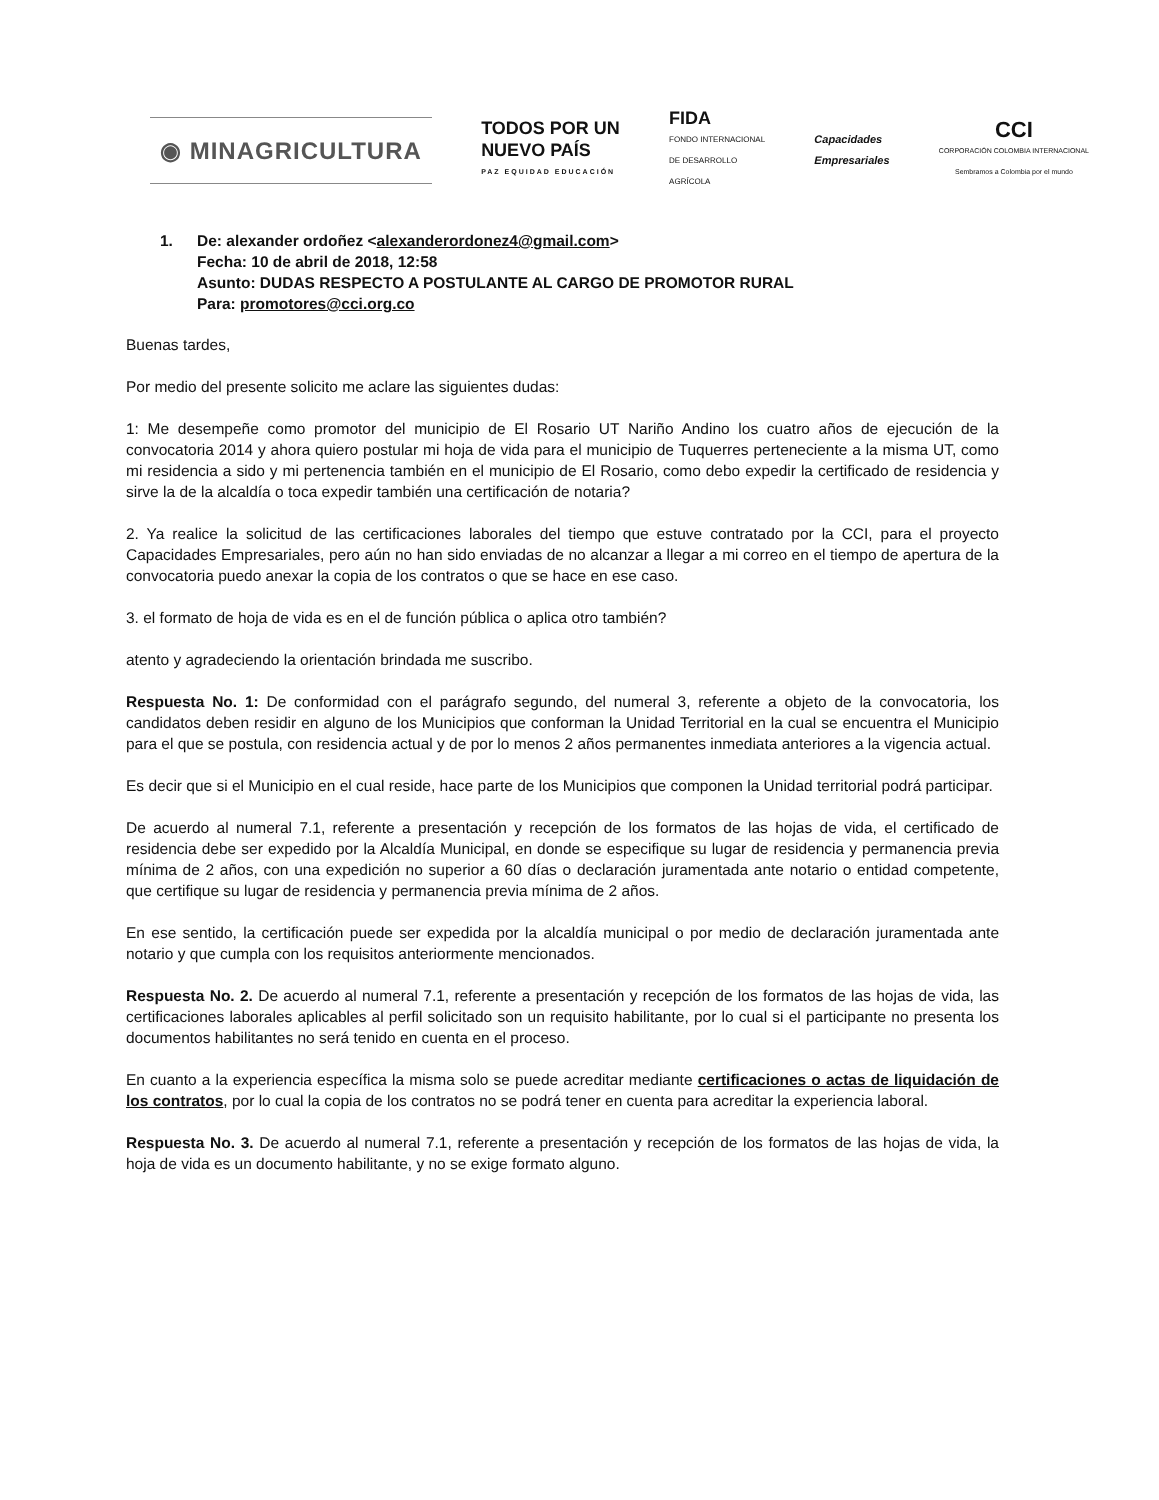◉ MINAGRICULTURA
TODOS POR UN
NUEVO PAÍS
PAZ EQUIDAD EDUCACIÓN
FIDA
FONDO INTERNACIONAL
DE DESARROLLO
AGRÍCOLA
Capacidades
Empresariales
CCI
CORPORACIÓN COLOMBIA INTERNACIONAL
Sembramos a Colombia por el mundo
1. De: alexander ordoñez <alexanderordonez4@gmail.com>
Fecha: 10 de abril de 2018, 12:58
Asunto: DUDAS RESPECTO A POSTULANTE AL CARGO DE PROMOTOR RURAL
Para: promotores@cci.org.co
Buenas tardes,
Por medio del presente solicito me aclare las siguientes dudas:
1: Me desempeñe como promotor del municipio de El Rosario UT Nariño Andino los cuatro años de ejecución de la convocatoria 2014 y ahora quiero postular mi hoja de vida para el municipio de Tuquerres perteneciente a la misma UT, como mi residencia a sido y mi pertenencia también en el municipio de El Rosario, como debo expedir la certificado de residencia y sirve la de la alcaldía o toca expedir también una certificación de notaria?
2. Ya realice la solicitud de las certificaciones laborales del tiempo que estuve contratado por la CCI, para el proyecto Capacidades Empresariales, pero aún no han sido enviadas de no alcanzar a llegar a mi correo en el tiempo de apertura de la convocatoria puedo anexar la copia de los contratos o que se hace en ese caso.
3. el formato de hoja de vida es en el de función pública o aplica otro también?
atento y agradeciendo la orientación brindada me suscribo.
Respuesta No. 1: De conformidad con el parágrafo segundo, del numeral 3, referente a objeto de la convocatoria, los candidatos deben residir en alguno de los Municipios que conforman la Unidad Territorial en la cual se encuentra el Municipio para el que se postula, con residencia actual y de por lo menos 2 años permanentes inmediata anteriores a la vigencia actual.
Es decir que si el Municipio en el cual reside, hace parte de los Municipios que componen la Unidad territorial podrá participar.
De acuerdo al numeral 7.1, referente a presentación y recepción de los formatos de las hojas de vida, el certificado de residencia debe ser expedido por la Alcaldía Municipal, en donde se especifique su lugar de residencia y permanencia previa mínima de 2 años, con una expedición no superior a 60 días o declaración juramentada ante notario o entidad competente, que certifique su lugar de residencia y permanencia previa mínima de 2 años.
En ese sentido, la certificación puede ser expedida por la alcaldía municipal o por medio de declaración juramentada ante notario y que cumpla con los requisitos anteriormente mencionados.
Respuesta No. 2. De acuerdo al numeral 7.1, referente a presentación y recepción de los formatos de las hojas de vida, las certificaciones laborales aplicables al perfil solicitado son un requisito habilitante, por lo cual si el participante no presenta los documentos habilitantes no será tenido en cuenta en el proceso.
En cuanto a la experiencia específica la misma solo se puede acreditar mediante certificaciones o actas de liquidación de los contratos, por lo cual la copia de los contratos no se podrá tener en cuenta para acreditar la experiencia laboral.
Respuesta No. 3. De acuerdo al numeral 7.1, referente a presentación y recepción de los formatos de las hojas de vida, la hoja de vida es un documento habilitante, y no se exige formato alguno.